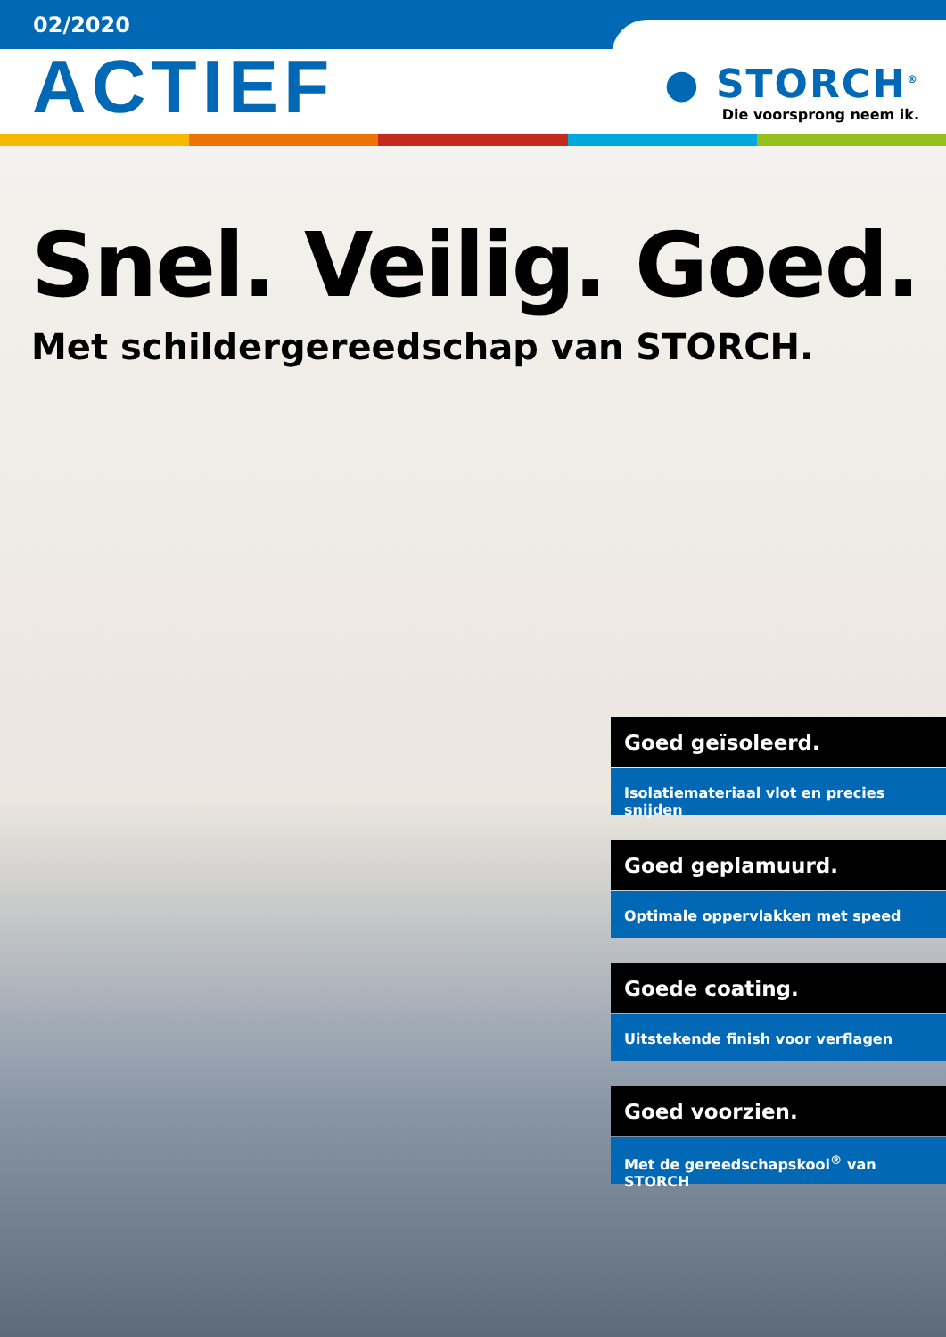02/2020
ACTIEF
● STORCH<sup>®</sup>
Die voorsprong neem ik.
Snel. Veilig. Goed.
Met schildergereedschap van STORCH.
Goed geïsoleerd.
Isolatiemateriaal vlot en precies snijden
Goed geplamuurd.
Optimale oppervlakken met speed
Goede coating.
Uitstekende finish voor verflagen
Goed voorzien.
Met de gereedschapskooi<sup>®</sup> van STORCH